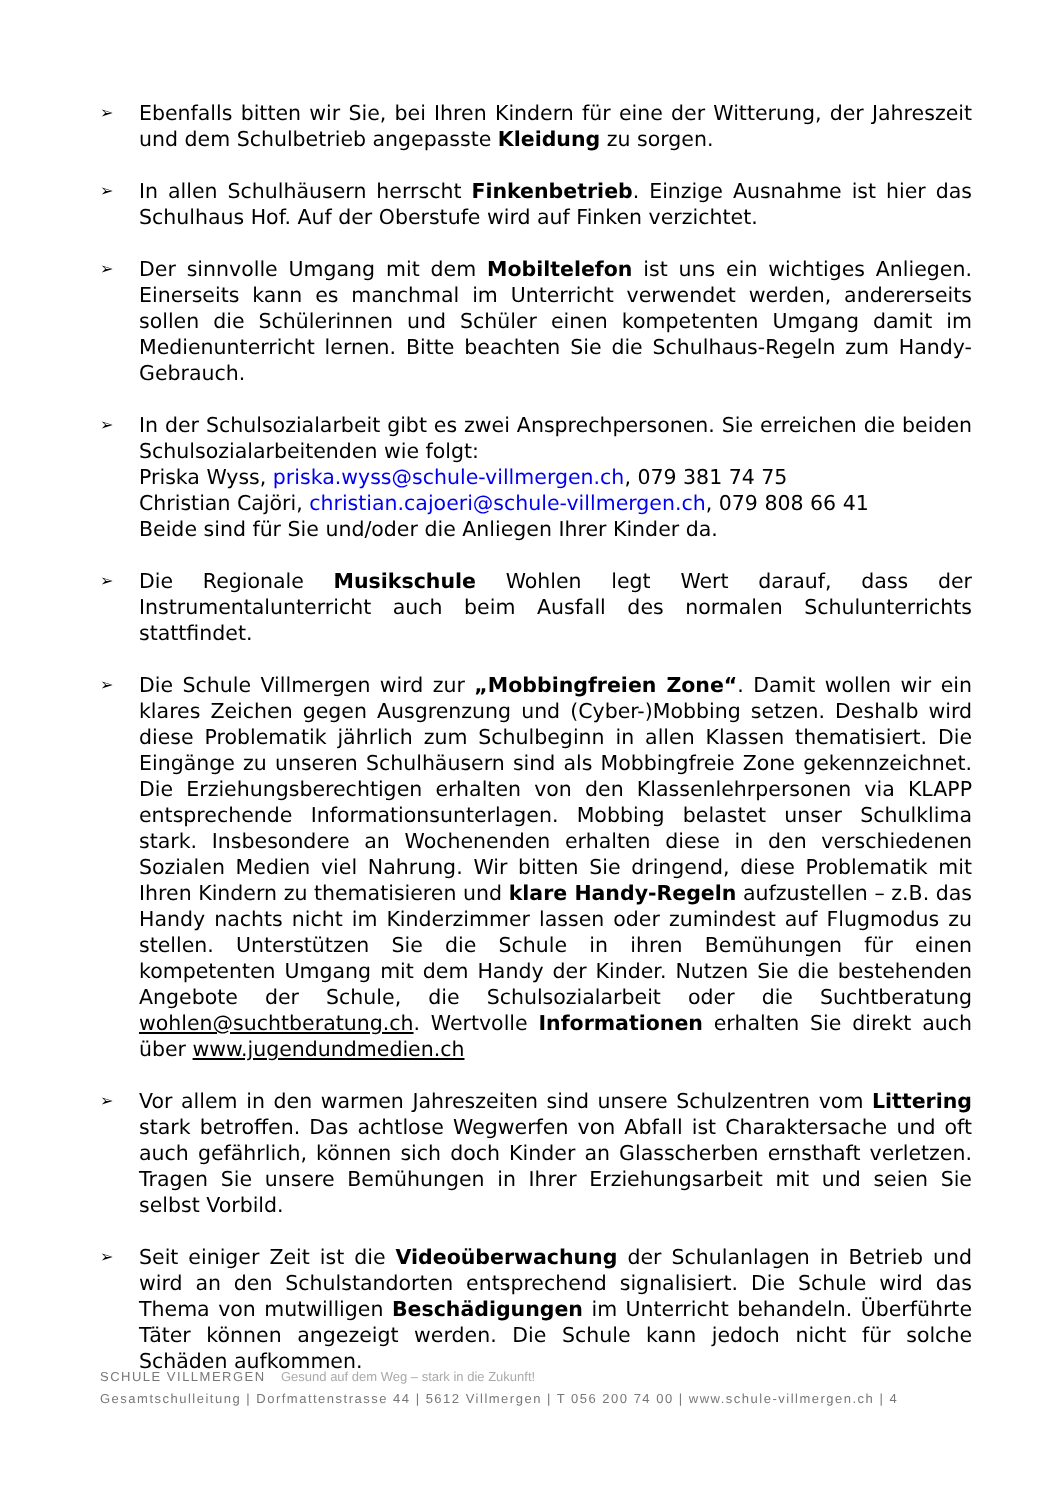➢
Ebenfalls bitten wir Sie, bei Ihren Kindern für eine der Witterung, der Jahreszeit und dem Schulbetrieb angepasste Kleidung zu sorgen.
➢
In allen Schulhäusern herrscht Finkenbetrieb. Einzige Ausnahme ist hier das Schulhaus Hof. Auf der Oberstufe wird auf Finken verzichtet.
➢
Der sinnvolle Umgang mit dem Mobiltelefon ist uns ein wichtiges Anliegen. Einerseits kann es manchmal im Unterricht verwendet werden, andererseits sollen die Schülerinnen und Schüler einen kompetenten Umgang damit im Medienunterricht lernen. Bitte beachten Sie die Schulhaus-Regeln zum Handy-Gebrauch.
➢
In der Schulsozialarbeit gibt es zwei Ansprechpersonen. Sie erreichen die beiden Schulsozialarbeitenden wie folgt:
Priska Wyss, priska.wyss@schule-villmergen.ch, 079 381 74 75
Christian Cajöri, christian.cajoeri@schule-villmergen.ch, 079 808 66 41
Beide sind für Sie und/oder die Anliegen Ihrer Kinder da.
➢
Die Regionale Musikschule Wohlen legt Wert darauf, dass der Instrumentalunterricht auch beim Ausfall des normalen Schulunterrichts stattfindet.
➢
Die Schule Villmergen wird zur „Mobbingfreien Zone“. Damit wollen wir ein klares Zeichen gegen Ausgrenzung und (Cyber-)Mobbing setzen. Deshalb wird diese Problematik jährlich zum Schulbeginn in allen Klassen thematisiert. Die Eingänge zu unseren Schulhäusern sind als Mobbingfreie Zone gekennzeichnet. Die Erziehungsberechtigen erhalten von den Klassenlehrpersonen via KLAPP entsprechende Informationsunterlagen. Mobbing belastet unser Schulklima stark. Insbesondere an Wochenenden erhalten diese in den verschiedenen Sozialen Medien viel Nahrung. Wir bitten Sie dringend, diese Problematik mit Ihren Kindern zu thematisieren und klare Handy-Regeln aufzustellen – z.B. das Handy nachts nicht im Kinderzimmer lassen oder zumindest auf Flugmodus zu stellen. Unterstützen Sie die Schule in ihren Bemühungen für einen kompetenten Umgang mit dem Handy der Kinder. Nutzen Sie die bestehenden Angebote der Schule, die Schulsozialarbeit oder die Suchtberatung wohlen@suchtberatung.ch. Wertvolle Informationen erhalten Sie direkt auch über www.jugendundmedien.ch
➢
Vor allem in den warmen Jahreszeiten sind unsere Schulzentren vom Littering stark betroffen. Das achtlose Wegwerfen von Abfall ist Charaktersache und oft auch gefährlich, können sich doch Kinder an Glasscherben ernsthaft verletzen. Tragen Sie unsere Bemühungen in Ihrer Erziehungsarbeit mit und seien Sie selbst Vorbild.
➢
Seit einiger Zeit ist die Videoüberwachung der Schulanlagen in Betrieb und wird an den Schulstandorten entsprechend signalisiert. Die Schule wird das Thema von mutwilligen Beschädigungen im Unterricht behandeln. Überführte Täter können angezeigt werden. Die Schule kann jedoch nicht für solche Schäden aufkommen.
SCHULE VILLMERGEN Gesund auf dem Weg – stark in die Zukunft!
Gesamtschulleitung | Dorfmattenstrasse 44 | 5612 Villmergen | T 056 200 74 00 | www.schule-villmergen.ch | 4